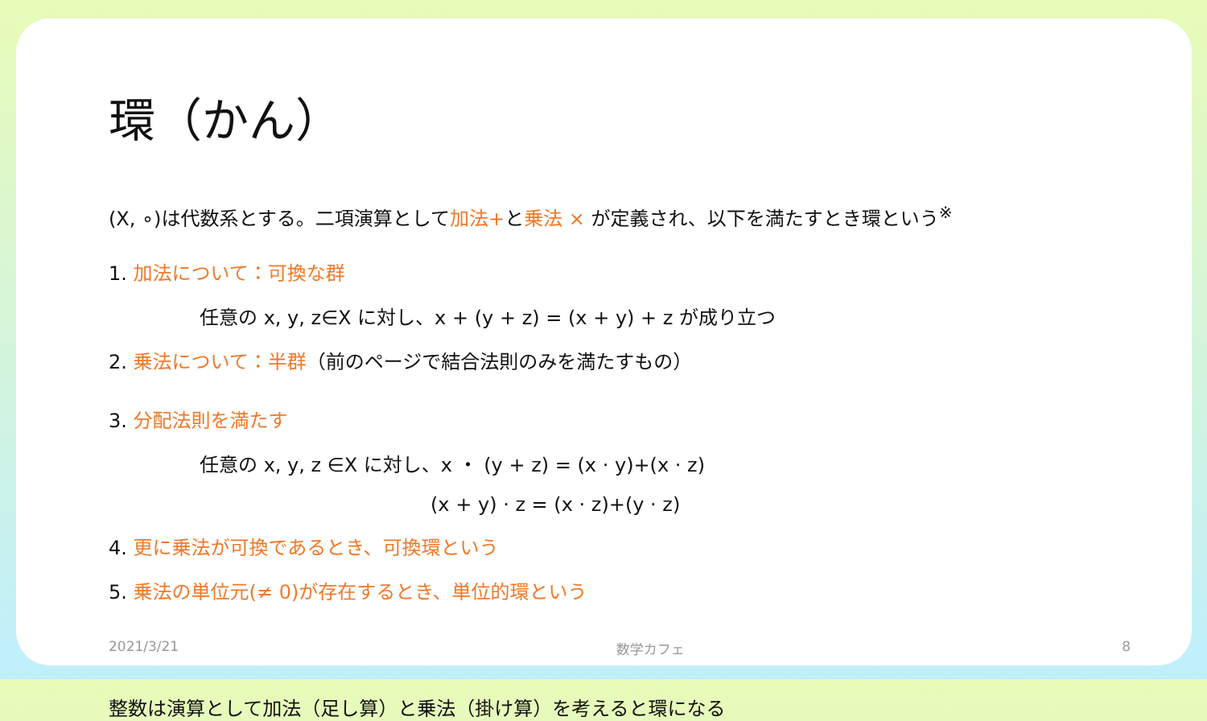環（かん）
(X, ∘)は代数系とする。二項演算として加法+と乗法 × が定義され、以下を満たすとき環という<sup>※</sup>
1. 加法について：可換な群
任意の x, y, z∈X に対し、x + (y + z) = (x + y) + z が成り立つ
2. 乗法について：半群（前のページで結合法則のみを満たすもの）
3. 分配法則を満たす
任意の x, y, z ∈X に対し、x ・ (y + z) = (x · y)+(x · z)
(x + y) · z = (x · z)+(y · z)
4. 更に乗法が可換であるとき、可換環という
5. 乗法の単位元(≠ 0)が存在するとき、単位的環という
整数は演算として加法（足し算）と乗法（掛け算）を考えると環になる
2021/3/21 数学カフェ 8